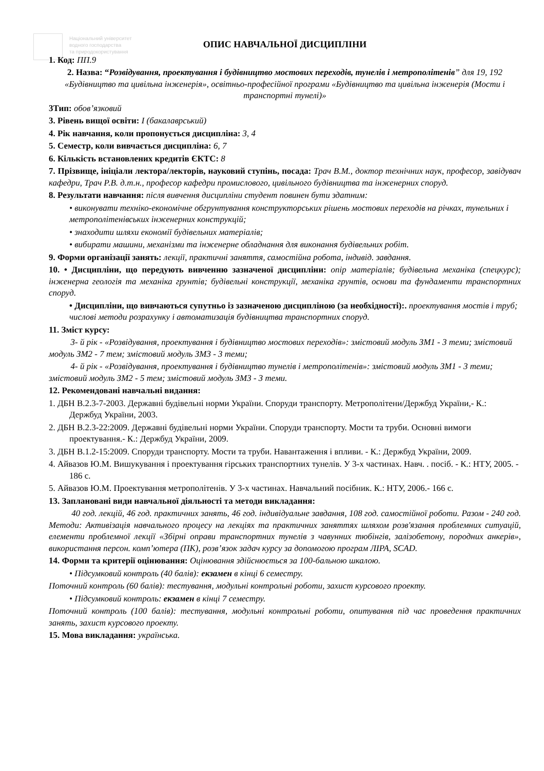Національний університет
водного господарства
та природокористування
ОПИС НАВЧАЛЬНОЇ ДИСЦИПЛІНИ
1. Код: ПП.9
2. Назва: “Розвідування, проектування і будівництво мостових переходів, тунелів і метрополітенів” для 19, 192 «Будівництво та цивільна інженерія», освітньо-професійної програми «Будівництво та цивільна інженерія (Мости і транспортні тунелі)»
3Тип: обов’язковий
3. Рівень вищої освіти: І (бакалаврський)
4. Рік навчання, коли пропонується дисципліна: 3, 4
5. Семестр, коли вивчається дисципліна: 6, 7
6. Кількість встановлених кредитів ЄКТС: 8
7. Прізвище, ініціали лектора/лекторів, науковий ступінь, посада: Трач В.М., доктор технічних наук, професор, завідувач кафедри, Трач Р.В. д.т.н., професор кафедри промислового, цивільного будівництва та інженерних споруд.
8. Результати навчання: після вивчення дисципліни студент повинен бути здатним:
• виконувати техніко-економічне обгрунтування конструкторських рішень мостових переходів на річках, тунельних і метрополітенівських інженерних конструкцій;
• знаходити шляхи економії будівельних матеріалів;
• вибирати машини, механізми та інженерне обладнання для виконання будівельних робіт.
9. Форми організації занять: лекції, практичні заняття, самостійна робота, індивід. завдання.
10. • Дисципліни, що передують вивченню зазначеної дисципліни: опір матеріалів; будівельна механіка (спецкурс); інженерна геологія та механіка грунтів; будівельні конструкції, механіка грунтів, основи та фундаменти транспортних споруд.
• Дисципліни, що вивчаються супутньо із зазначеною дисципліною (за необхідності):. проектування мостів і труб; числові методи розрахунку і автоматизація будівництва транспортних споруд.
11. Зміст курсу:
3- й рік - «Розвідування, проектування і будівництво мостових переходів»: змістовий модуль ЗМ1 - 3 теми; змістовий модуль ЗМ2 - 7 тем; змістовий модуль ЗМ3 - 3 теми;
4- й рік - «Розвідування, проектування і будівництво тунелів і метрополітенів»: змістовий модуль ЗМ1 - 3 теми; змістовий модуль ЗМ2 - 5 тем; змістовий модуль ЗМ3 - 3 теми.
12. Рекомендовані навчальні видання:
1. ДБН В.2.3-7-2003. Державні будівельні норми України. Споруди транспорту. Метрополітени/Держбуд України,- К.: Держбуд України, 2003.
2. ДБН В.2.3-22:2009. Державні будівельні норми України. Споруди транспорту. Мости та труби. Основні вимоги проектування.- К.: Держбуд України, 2009.
3. ДБН В.1.2-15:2009. Споруди транспорту. Мости та труби. Навантаження і впливи. - К.: Держбуд України, 2009.
4. Айвазов Ю.М. Вишукування і проектування гірських транспортних тунелів. У 3-х частинах. Навч. . посіб. - К.: НТУ, 2005. - 186 с.
5. Айвазов Ю.М. Проектування метрополітенів. У 3-х частинах. Навчальний посібник. К.: НТУ, 2006.- 166 с.
13. Заплановані види навчальної діяльності та методи викладання:
40 год. лекцій, 46 год. практичних занять, 46 год. індивідуальне завдання, 108 год. самостійної роботи. Разом - 240 год. Методи: Активізація навчального процесу на лекціях та практичних заняттях шляхом розв'язання проблемних ситуацій, елементи проблемної лекції «Збірні оправи транспортних тунелів з чавунних тюбінгів, залізобетону, породних анкерів», використання персон. комп’ютера (ПК), розв’язок задач курсу за допомогою програм ЛІРА, SCAD.
14. Форми та критерії оцінювання: Оцінювання здійснюється за 100-бальною шкалою.
• Підсумковий контроль (40 балів): екзамен в кінці 6 семестру.
Поточний контроль (60 балів): тестування, модульні контрольні роботи, захист курсового проекту.
• Підсумковий контроль: екзамен в кінці 7 семестру.
Поточний контроль (100 балів): тестування, модульні контрольні роботи, опитування під час проведення практичних занять, захист курсового проекту.
15. Мова викладання: українська.